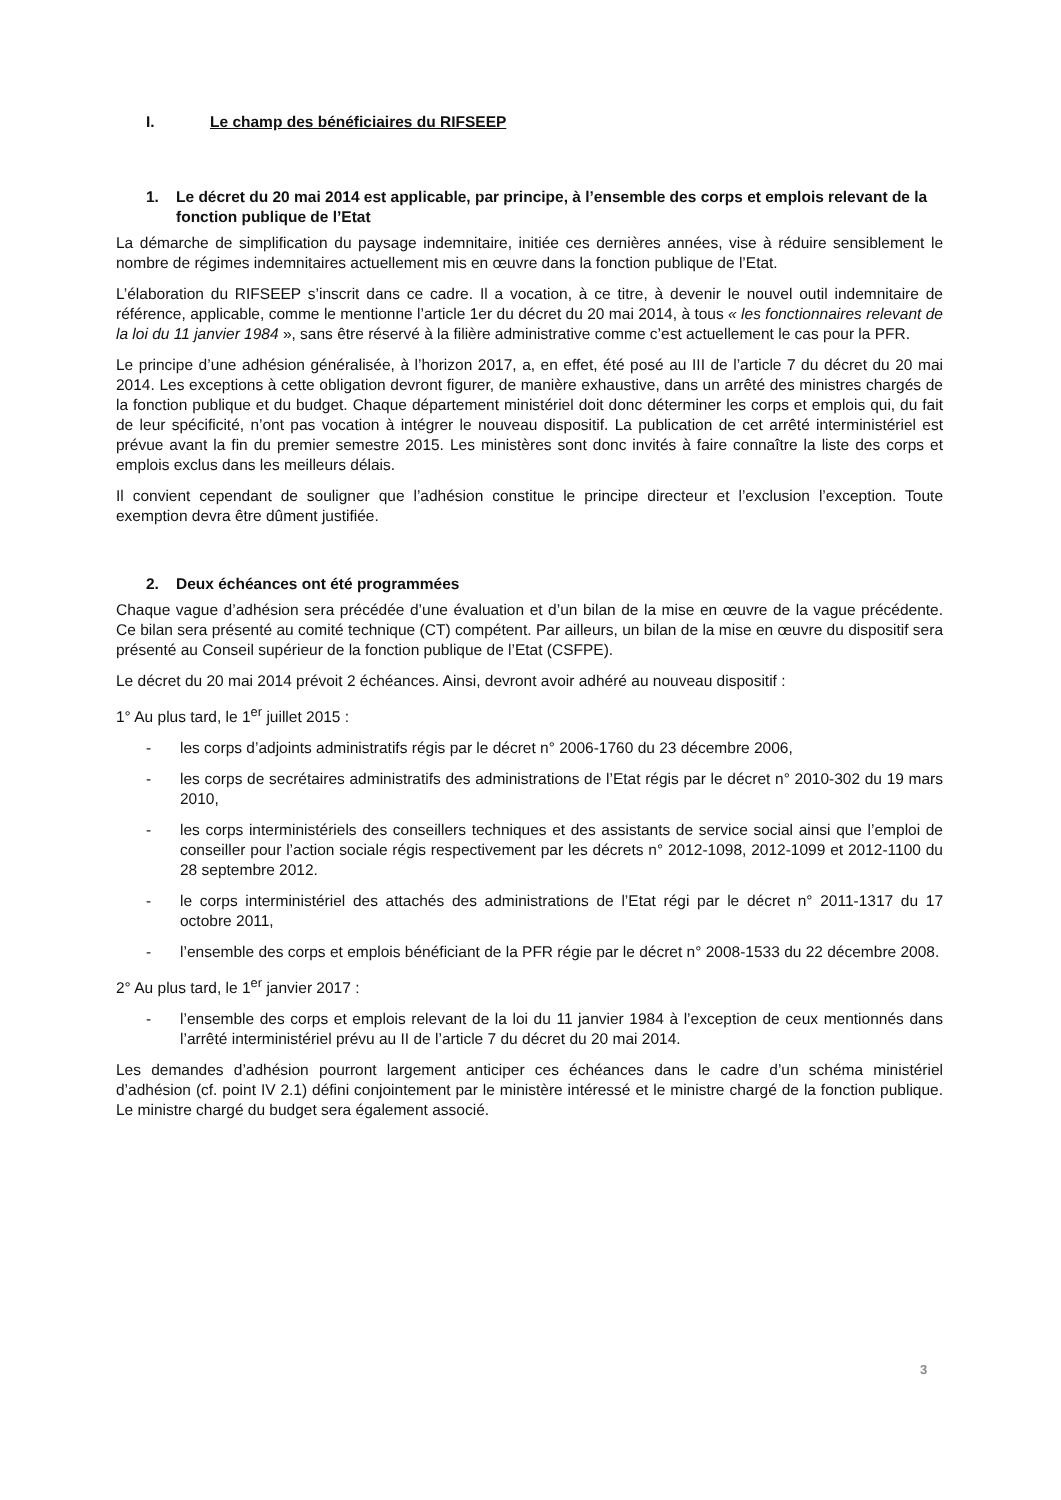I. Le champ des bénéficiaires du RIFSEEP
1. Le décret du 20 mai 2014 est applicable, par principe, à l’ensemble des corps et emplois relevant de la fonction publique de l’Etat
La démarche de simplification du paysage indemnitaire, initiée ces dernières années, vise à réduire sensiblement le nombre de régimes indemnitaires actuellement mis en œuvre dans la fonction publique de l’Etat.
L’élaboration du RIFSEEP s’inscrit dans ce cadre. Il a vocation, à ce titre, à devenir le nouvel outil indemnitaire de référence, applicable, comme le mentionne l’article 1er du décret du 20 mai 2014, à tous « les fonctionnaires relevant de la loi du 11 janvier 1984 », sans être réservé à la filière administrative comme c’est actuellement le cas pour la PFR.
Le principe d’une adhésion généralisée, à l’horizon 2017, a, en effet, été posé au III de l’article 7 du décret du 20 mai 2014. Les exceptions à cette obligation devront figurer, de manière exhaustive, dans un arrêté des ministres chargés de la fonction publique et du budget. Chaque département ministériel doit donc déterminer les corps et emplois qui, du fait de leur spécificité, n’ont pas vocation à intégrer le nouveau dispositif. La publication de cet arrêté interministériel est prévue avant la fin du premier semestre 2015. Les ministères sont donc invités à faire connaître la liste des corps et emplois exclus dans les meilleurs délais.
Il convient cependant de souligner que l’adhésion constitue le principe directeur et l’exclusion l’exception. Toute exemption devra être dûment justifiée.
2. Deux échéances ont été programmées
Chaque vague d’adhésion sera précédée d’une évaluation et d’un bilan de la mise en œuvre de la vague précédente. Ce bilan sera présenté au comité technique (CT) compétent. Par ailleurs, un bilan de la mise en œuvre du dispositif sera présenté au Conseil supérieur de la fonction publique de l’Etat (CSFPE).
Le décret du 20 mai 2014 prévoit 2 échéances. Ainsi, devront avoir adhéré au nouveau dispositif :
1° Au plus tard, le 1<sup>er</sup> juillet 2015 :
- les corps d’adjoints administratifs régis par le décret n° 2006-1760 du 23 décembre 2006,
- les corps de secrétaires administratifs des administrations de l’Etat régis par le décret n° 2010-302 du 19 mars 2010,
- les corps interministériels des conseillers techniques et des assistants de service social ainsi que l’emploi de conseiller pour l’action sociale régis respectivement par les décrets n° 2012-1098, 2012-1099 et 2012-1100 du 28 septembre 2012.
- le corps interministériel des attachés des administrations de l’Etat régi par le décret n° 2011-1317 du 17 octobre 2011,
- l’ensemble des corps et emplois bénéficiant de la PFR régie par le décret n° 2008-1533 du 22 décembre 2008.
2° Au plus tard, le 1<sup>er</sup> janvier 2017 :
- l’ensemble des corps et emplois relevant de la loi du 11 janvier 1984 à l’exception de ceux mentionnés dans l’arrêté interministériel prévu au II de l’article 7 du décret du 20 mai 2014.
Les demandes d’adhésion pourront largement anticiper ces échéances dans le cadre d’un schéma ministériel d’adhésion (cf. point IV 2.1) défini conjointement par le ministère intéressé et le ministre chargé de la fonction publique. Le ministre chargé du budget sera également associé.
3